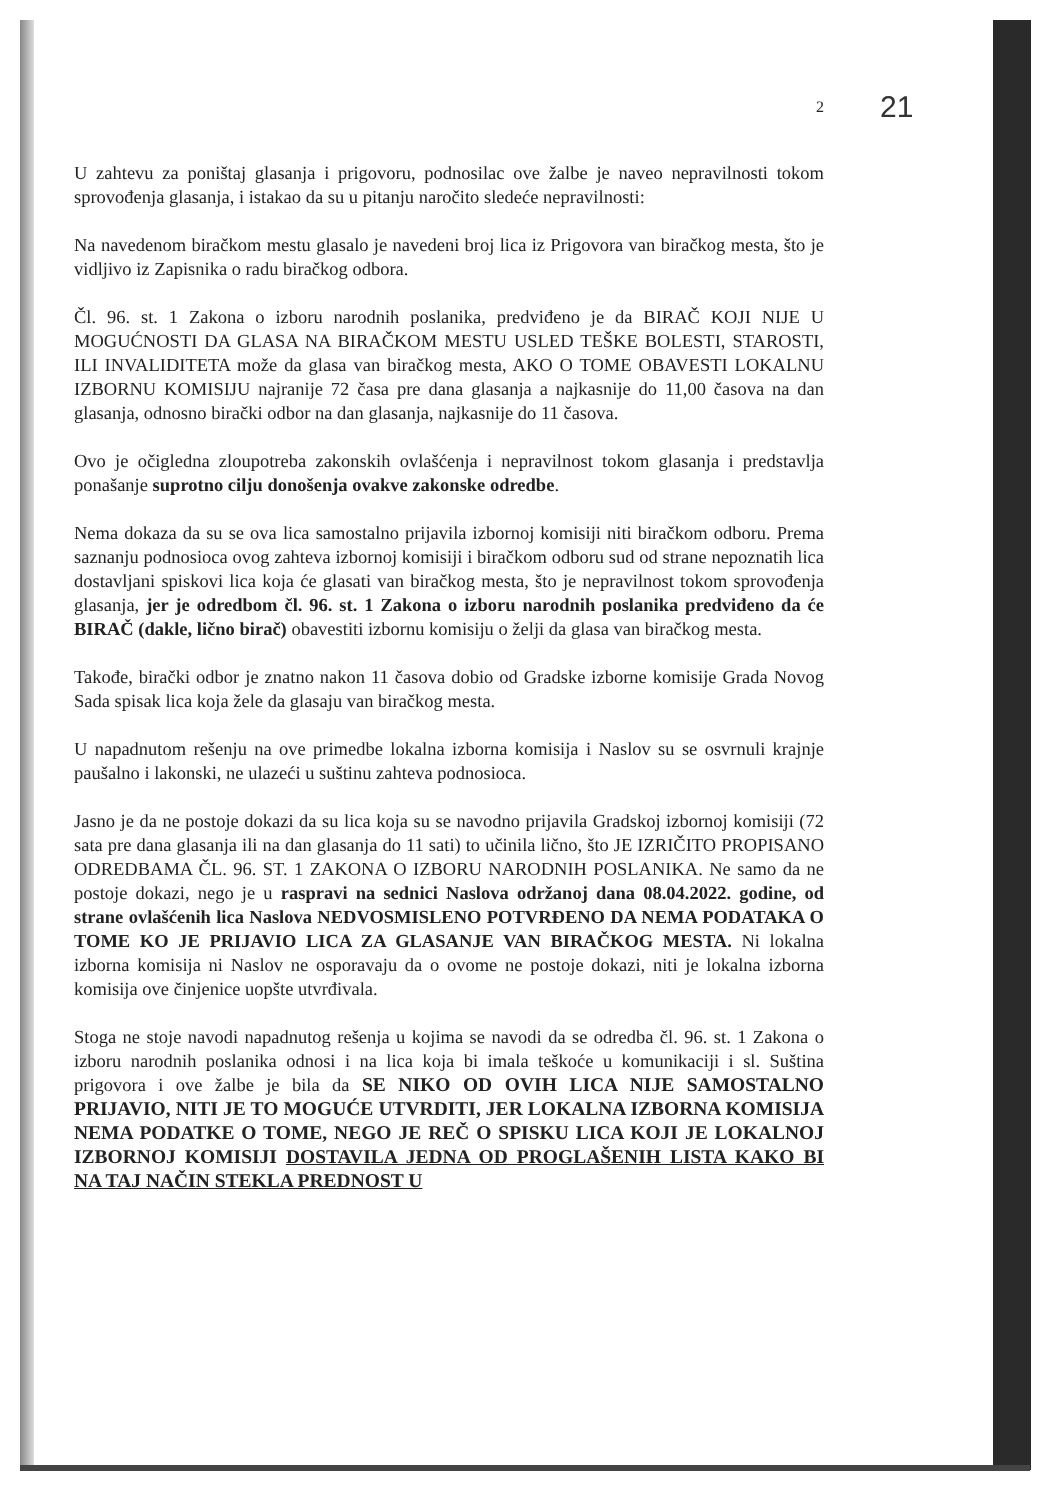21
2
U zahtevu za poništaj glasanja i prigovoru, podnosilac ove žalbe je naveo nepravilnosti tokom sprovođenja glasanja, i istakao da su u pitanju naročito sledeće nepravilnosti:
Na navedenom biračkom mestu glasalo je navedeni broj lica iz Prigovora van biračkog mesta, što je vidljivo iz Zapisnika o radu biračkog odbora.
Čl. 96. st. 1 Zakona o izboru narodnih poslanika, predviđeno je da BIRAČ KOJI NIJE U MOGUĆNOSTI DA GLASA NA BIRAČKOM MESTU USLED TEŠKE BOLESTI, STAROSTI, ILI INVALIDITETA može da glasa van biračkog mesta, AKO O TOME OBAVESTI LOKALNU IZBORNU KOMISIJU najranije 72 časa pre dana glasanja a najkasnije do 11,00 časova na dan glasanja, odnosno birački odbor na dan glasanja, najkasnije do 11 časova.
Ovo je očigledna zloupotreba zakonskih ovlašćenja i nepravilnost tokom glasanja i predstavlja ponašanje suprotno cilju donošenja ovakve zakonske odredbe.
Nema dokaza da su se ova lica samostalno prijavila izbornoj komisiji niti biračkom odboru. Prema saznanju podnosioca ovog zahteva izbornoj komisiji i biračkom odboru sud od strane nepoznatih lica dostavljani spiskovi lica koja će glasati van biračkog mesta, što je nepravilnost tokom sprovođenja glasanja, jer je odredbom čl. 96. st. 1 Zakona o izboru narodnih poslanika predviđeno da će BIRAČ (dakle, lično birač) obavestiti izbornu komisiju o želji da glasa van biračkog mesta.
Takođe, birački odbor je znatno nakon 11 časova dobio od Gradske izborne komisije Grada Novog Sada spisak lica koja žele da glasaju van biračkog mesta.
U napadnutom rešenju na ove primedbe lokalna izborna komisija i Naslov su se osvrnuli krajnje paušalno i lakonski, ne ulazeći u suštinu zahteva podnosioca.
Jasno je da ne postoje dokazi da su lica koja su se navodno prijavila Gradskoj izbornoj komisiji (72 sata pre dana glasanja ili na dan glasanja do 11 sati) to učinila lično, što JE IZRIČITO PROPISANO ODREDBAMA ČL. 96. ST. 1 ZAKONA O IZBORU NARODNIH POSLANIKA. Ne samo da ne postoje dokazi, nego je u raspravi na sednici Naslova održanoj dana 08.04.2022. godine, od strane ovlašćenih lica Naslova NEDVOSMISLENO POTVRĐENO DA NEMA PODATAKA O TOME KO JE PRIJAVIO LICA ZA GLASANJE VAN BIRAČKOG MESTA. Ni lokalna izborna komisija ni Naslov ne osporavaju da o ovome ne postoje dokazi, niti je lokalna izborna komisija ove činjenice uopšte utvrđivala.
Stoga ne stoje navodi napadnutog rešenja u kojima se navodi da se odredba čl. 96. st. 1 Zakona o izboru narodnih poslanika odnosi i na lica koja bi imala teškoće u komunikaciji i sl. Suština prigovora i ove žalbe je bila da SE NIKO OD OVIH LICA NIJE SAMOSTALNO PRIJAVIO, NITI JE TO MOGUĆE UTVRDITI, JER LOKALNA IZBORNA KOMISIJA NEMA PODATKE O TOME, NEGO JE REČ O SPISKU LICA KOJI JE LOKALNOJ IZBORNOJ KOMISIJI DOSTAVILA JEDNA OD PROGLAŠENIH LISTA KAKO BI NA TAJ NAČIN STEKLA PREDNOST U